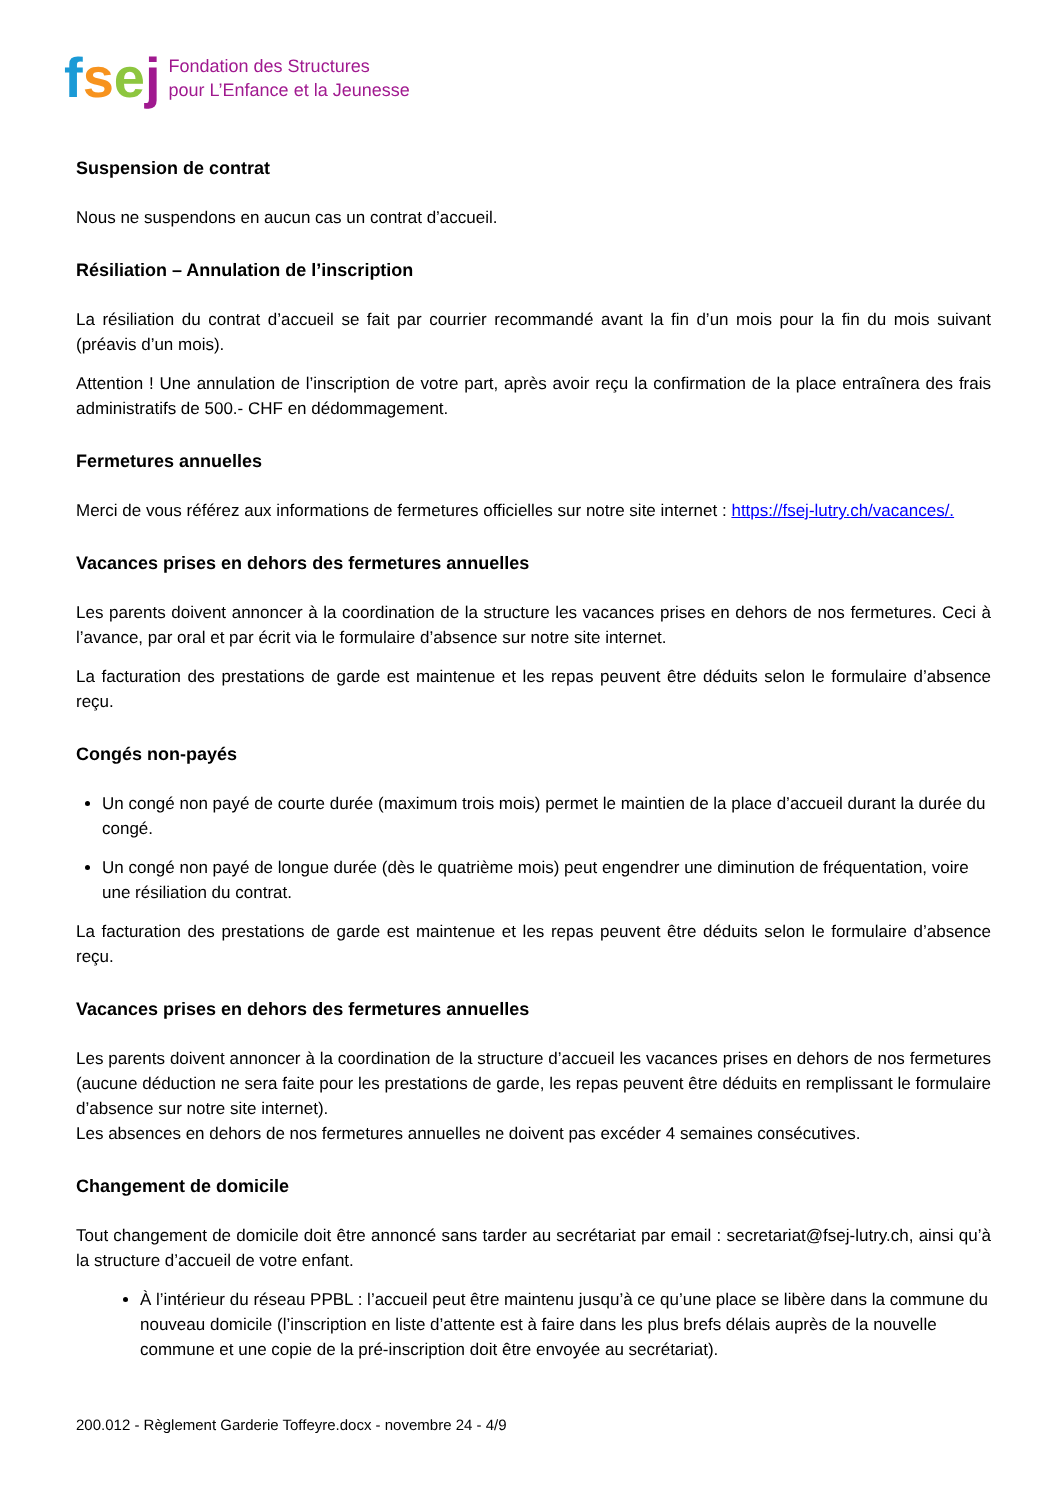fsej
Fondation des Structures
pour L’Enfance et la Jeunesse
Suspension de contrat
Nous ne suspendons en aucun cas un contrat d’accueil.
Résiliation – Annulation de l’inscription
La résiliation du contrat d’accueil se fait par courrier recommandé avant la fin d’un mois pour la fin du mois suivant (préavis d’un mois).
Attention ! Une annulation de l’inscription de votre part, après avoir reçu la confirmation de la place entraînera des frais administratifs de 500.- CHF en dédommagement.
Fermetures annuelles
Merci de vous référez aux informations de fermetures officielles sur notre site internet : https://fsej-lutry.ch/vacances/.
Vacances prises en dehors des fermetures annuelles
Les parents doivent annoncer à la coordination de la structure les vacances prises en dehors de nos fermetures. Ceci à l’avance, par oral et par écrit via le formulaire d’absence sur notre site internet.
La facturation des prestations de garde est maintenue et les repas peuvent être déduits selon le formulaire d’absence reçu.
Congés non-payés
Un congé non payé de courte durée (maximum trois mois) permet le maintien de la place d’accueil durant la durée du congé.
Un congé non payé de longue durée (dès le quatrième mois) peut engendrer une diminution de fréquentation, voire une résiliation du contrat.
La facturation des prestations de garde est maintenue et les repas peuvent être déduits selon le formulaire d’absence reçu.
Vacances prises en dehors des fermetures annuelles
Les parents doivent annoncer à la coordination de la structure d’accueil les vacances prises en dehors de nos fermetures (aucune déduction ne sera faite pour les prestations de garde, les repas peuvent être déduits en remplissant le formulaire d’absence sur notre site internet).
Les absences en dehors de nos fermetures annuelles ne doivent pas excéder 4 semaines consécutives.
Changement de domicile
Tout changement de domicile doit être annoncé sans tarder au secrétariat par email : secretariat@fsej-lutry.ch, ainsi qu’à la structure d’accueil de votre enfant.
À l’intérieur du réseau PPBL : l’accueil peut être maintenu jusqu’à ce qu’une place se libère dans la commune du nouveau domicile (l’inscription en liste d’attente est à faire dans les plus brefs délais auprès de la nouvelle commune et une copie de la pré-inscription doit être envoyée au secrétariat).
200.012 - Règlement Garderie Toffeyre.docx - novembre 24 - 4/9